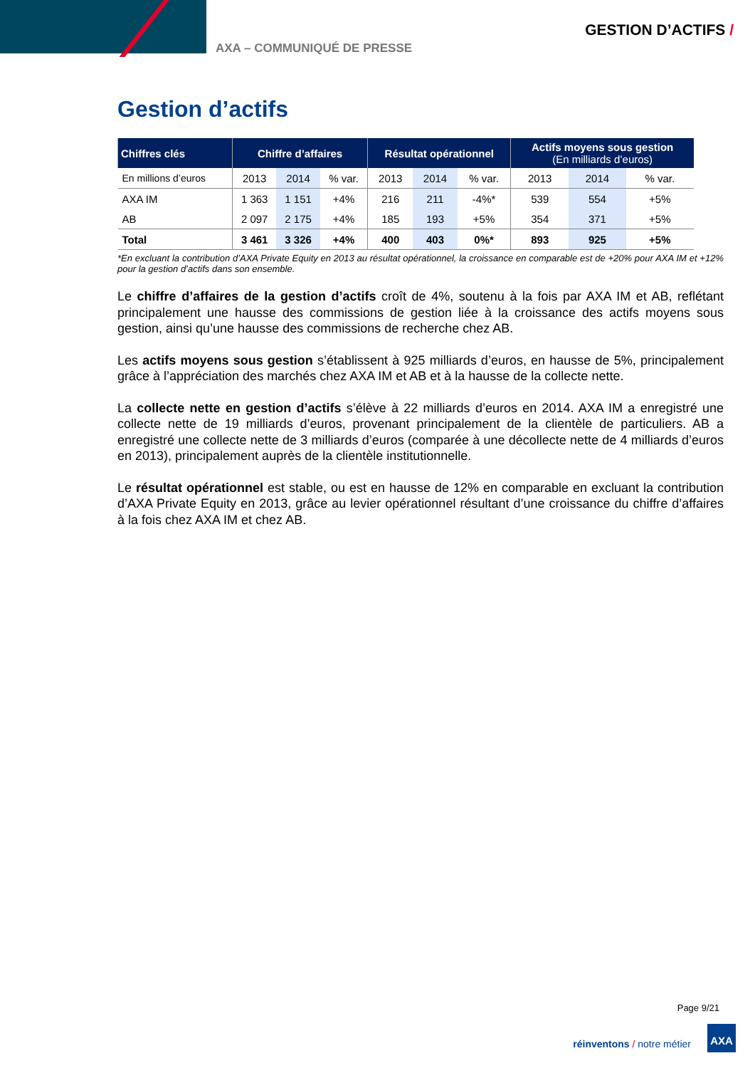AXA – COMMUNIQUÉ DE PRESSE
GESTION D’ACTIFS /
Gestion d’actifs
| Chiffres clés | Chiffre d’affaires | | | Résultat opérationnel | | | Actifs moyens sous gestion (En milliards d’euros) | | |
| --- | --- | --- | --- | --- | --- | --- | --- | --- | --- |
| En millions d’euros | 2013 | 2014 | % var. | 2013 | 2014 | % var. | 2013 | 2014 | % var. |
| AXA IM | 1 363 | 1 151 | +4% | 216 | 211 | -4%* | 539 | 554 | +5% |
| AB | 2 097 | 2 175 | +4% | 185 | 193 | +5% | 354 | 371 | +5% |
| Total | 3 461 | 3 326 | +4% | 400 | 403 | 0%* | 893 | 925 | +5% |
*En excluant la contribution d’AXA Private Equity en 2013 au résultat opérationnel, la croissance en comparable est de +20% pour AXA IM et +12% pour la gestion d’actifs dans son ensemble.
Le chiffre d’affaires de la gestion d’actifs croît de 4%, soutenu à la fois par AXA IM et AB, reflétant principalement une hausse des commissions de gestion liée à la croissance des actifs moyens sous gestion, ainsi qu’une hausse des commissions de recherche chez AB.
Les actifs moyens sous gestion s’établissent à 925 milliards d’euros, en hausse de 5%, principalement grâce à l’appréciation des marchés chez AXA IM et AB et à la hausse de la collecte nette.
La collecte nette en gestion d’actifs s’élève à 22 milliards d’euros en 2014. AXA IM a enregistré une collecte nette de 19 milliards d’euros, provenant principalement de la clientèle de particuliers. AB a enregistré une collecte nette de 3 milliards d’euros (comparée à une décollecte nette de 4 milliards d’euros en 2013), principalement auprès de la clientèle institutionnelle.
Le résultat opérationnel est stable, ou est en hausse de 12% en comparable en excluant la contribution d’AXA Private Equity en 2013, grâce au levier opérationnel résultant d’une croissance du chiffre d’affaires à la fois chez AXA IM et chez AB.
Page 9/21
réinventons / notre métier
AXA